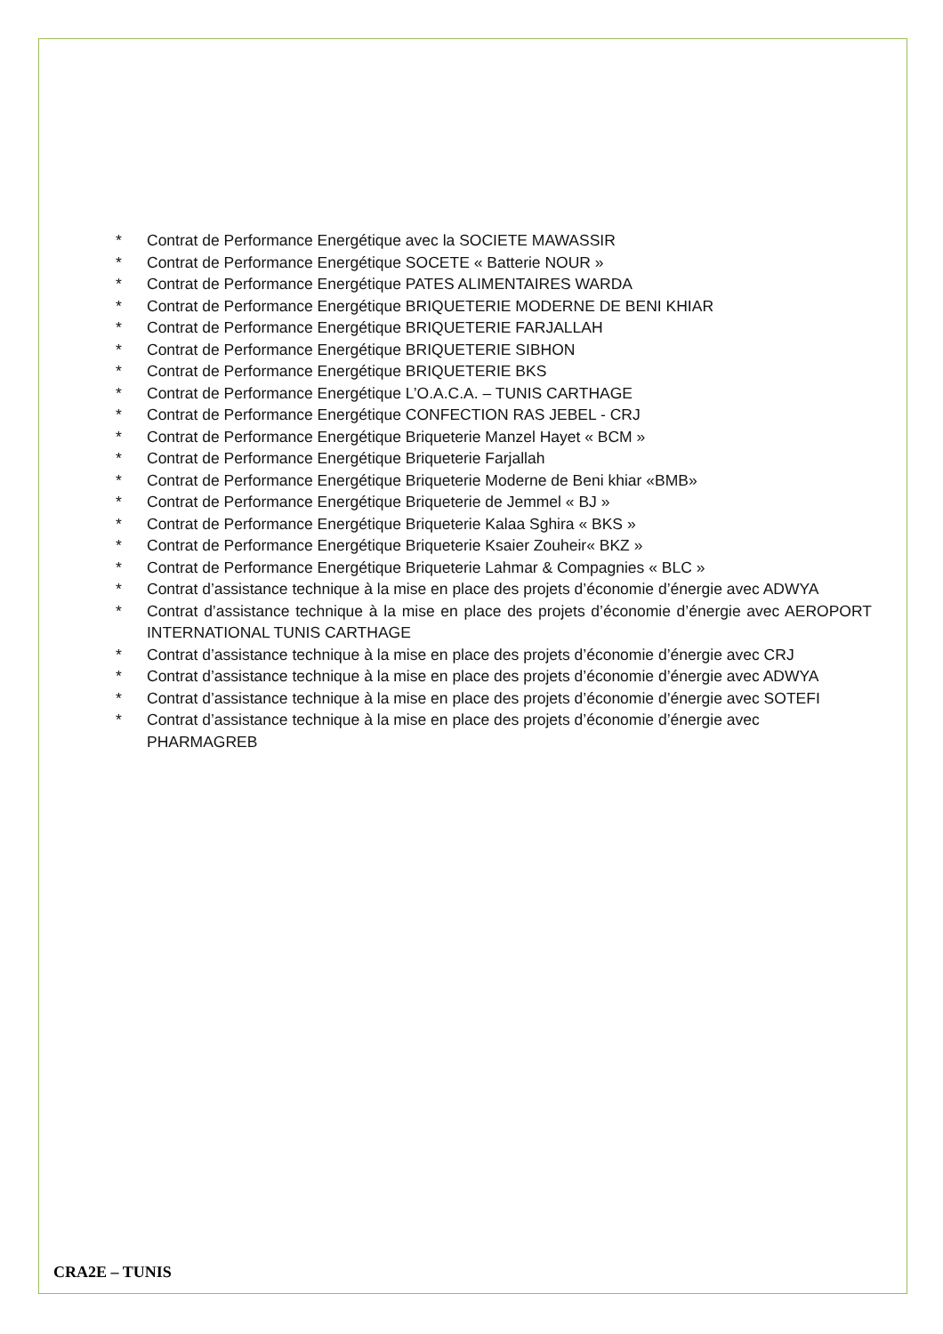* Contrat de Performance Energétique avec la SOCIETE MAWASSIR
* Contrat de Performance Energétique SOCETE « Batterie NOUR »
* Contrat de Performance Energétique PATES ALIMENTAIRES WARDA
* Contrat de Performance Energétique BRIQUETERIE MODERNE DE BENI KHIAR
* Contrat de Performance Energétique BRIQUETERIE FARJALLAH
* Contrat de Performance Energétique BRIQUETERIE SIBHON
* Contrat de Performance Energétique BRIQUETERIE BKS
* Contrat de Performance Energétique L’O.A.C.A. – TUNIS CARTHAGE
* Contrat de Performance Energétique CONFECTION RAS JEBEL - CRJ
* Contrat de Performance Energétique Briqueterie Manzel Hayet « BCM »
* Contrat de Performance Energétique Briqueterie Farjallah
* Contrat de Performance Energétique Briqueterie Moderne de Beni khiar «BMB»
* Contrat de Performance Energétique Briqueterie de Jemmel « BJ »
* Contrat de Performance Energétique Briqueterie Kalaa Sghira « BKS »
* Contrat de Performance Energétique Briqueterie Ksaier Zouheir« BKZ »
* Contrat de Performance Energétique Briqueterie Lahmar & Compagnies « BLC »
* Contrat d’assistance technique à la mise en place des projets d’économie d’énergie avec ADWYA
* Contrat d’assistance technique à la mise en place des projets d’économie d’énergie avec AEROPORT INTERNATIONAL TUNIS CARTHAGE
* Contrat d’assistance technique à la mise en place des projets d’économie d’énergie avec CRJ
* Contrat d’assistance technique à la mise en place des projets d’économie d’énergie avec ADWYA
* Contrat d’assistance technique à la mise en place des projets d’économie d’énergie avec SOTEFI
* Contrat d’assistance technique à la mise en place des projets d’économie d’énergie avec PHARMAGREB
CRA2E – TUNIS